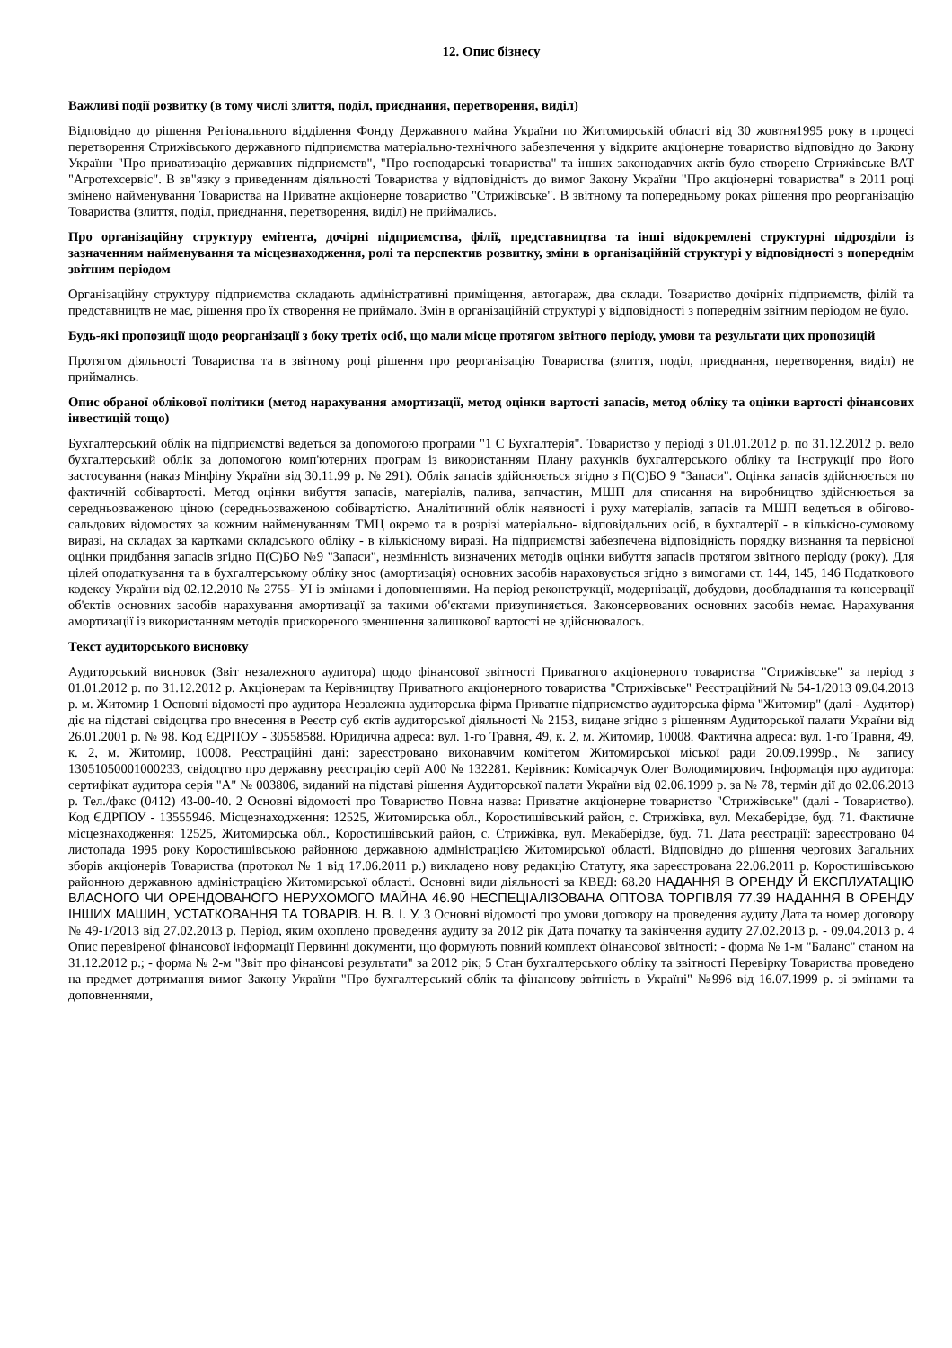12. Опис бізнесу
Важливі події розвитку (в тому числі злиття, поділ, приєднання, перетворення, виділ)
Відповідно до рішення Регіонального відділення Фонду Державного майна України по Житомирській області від 30 жовтня1995 року в процесі перетворення Стрижівського державного підприємства матеріально-технічного забезпечення у відкрите акціонерне товариство відповідно до Закону України "Про приватизацію державних підприємств", "Про господарські товариства" та інших законодавчих актів було створено Стрижівське ВАТ "Агротехсервіс". В зв"язку з приведенням діяльності Товариства у відповідність до вимог Закону України "Про акціонерні товариства" в 2011 році змінено найменування Товариства на Приватне акціонерне товариство "Стрижівське". В звітному та попередньому роках рішення про реорганізацію Товариства (злиття, поділ, приєднання, перетворення, виділ) не приймались.
Про організаційну структуру емітента, дочірні підприємства, філії, представництва та інші відокремлені структурні підрозділи із зазначенням найменування та місцезнаходження, ролі та перспектив розвитку, зміни в організаційній структурі у відповідності з попереднім звітним періодом
Організаційну структуру підприємства складають адміністративні приміщення, автогараж, два склади. Товариство дочірніх підприємств, філій та представництв не має, рішення про їх створення не приймало. Змін в організаційній структурі у відповідності з попереднім звітним періодом не було.
Будь-які пропозиції щодо реорганізації з боку третіх осіб, що мали місце протягом звітного періоду, умови та результати цих пропозицій
Протягом діяльності Товариства та в звітному році рішення про реорганізацію Товариства (злиття, поділ, приєднання, перетворення, виділ) не приймались.
Опис обраної облікової політики (метод нарахування амортизації, метод оцінки вартості запасів, метод обліку та оцінки вартості фінансових інвестицій тощо)
Бухгалтерський облік на підприємстві ведеться за допомогою програми "1 С Бухгалтерія". Товариство у періоді з 01.01.2012 р. по 31.12.2012 р. вело бухгалтерський облік за допомогою комп'ютерних програм із використанням Плану рахунків бухгалтерського обліку та Інструкції про його застосування (наказ Мінфіну України від 30.11.99 р. № 291). Облік запасів здійснюється згідно з П(С)БО 9 "Запаси". Оцінка запасів здійснюється по фактичній собівартості. Метод оцінки вибуття запасів, матеріалів, палива, запчастин, МШП для списання на виробництво здійснюється за середньозваженою ціною (середньозваженою собівартістю. Аналітичний облік наявності і руху матеріалів, запасів та МШП ведеться в обігово-сальдових відомостях за кожним найменуванням ТМЦ окремо та в розрізі матеріально- відповідальних осіб, в бухгалтерії - в кількісно-сумовому виразі, на складах за картками складського обліку - в кількісному виразі. На підприємстві забезпечена відповідність порядку визнання та первісної оцінки придбання запасів згідно П(С)БО №9 "Запаси", незмінність визначених методів оцінки вибуття запасів протягом звітного періоду (року). Для цілей оподаткування та в бухгалтерському обліку знос (амортизація) основних засобів нараховується згідно з вимогами ст. 144, 145, 146 Податкового кодексу України від 02.12.2010 № 2755- УІ із змінами і доповненнями. На період реконструкції, модернізації, добудови, дообладнання та консервації об'єктів основних засобів нарахування амортизації за такими об'єктами призупиняється. Законсервованих основних засобів немає. Нарахування амортизації із використанням методів прискореного зменшення залишкової вартості не здійснювалось.
Текст аудиторського висновку
Аудиторський висновок (Звіт незалежного аудитора) щодо фінансової звітності Приватного акціонерного товариства "Стрижівське" за період з 01.01.2012 р. по 31.12.2012 р. Акціонерам та Керівництву Приватного акціонерного товариства "Стрижівське" Реєстраційний № 54-1/2013 09.04.2013 р. м. Житомир 1 Основні відомості про аудитора Незалежна аудиторська фірма Приватне підприємство аудиторська фірма "Житомир" (далі - Аудитор) діє на підставі свідоцтва про внесення в Реєстр суб єктів аудиторської діяльності № 2153, видане згідно з рішенням Аудиторської палати України від 26.01.2001 р. № 98. Код ЄДРПОУ - 30558588. Юридична адреса: вул. 1-го Травня, 49, к. 2, м. Житомир, 10008. Фактична адреса: вул. 1-го Травня, 49, к. 2, м. Житомир, 10008. Реєстраційні дані: зареєстровано виконавчим комітетом Житомирської міської ради 20.09.1999р., № запису 13051050001000233, свідоцтво про державну реєстрацію серії А00 № 132281. Керівник: Комісарчук Олег Володимирович. Інформація про аудитора: сертифікат аудитора серія "А" № 003806, виданий на підставі рішення Аудиторської палати України від 02.06.1999 р. за № 78, термін дії до 02.06.2013 р. Тел./факс (0412) 43-00-40. 2 Основні відомості про Товариство Повна назва: Приватне акціонерне товариство "Стрижівське" (далі - Товариство). Код ЄДРПОУ - 13555946. Місцезнаходження: 12525, Житомирська обл., Коростишівський район, с. Стрижівка, вул. Мекаберідзе, буд. 71. Фактичне місцезнаходження: 12525, Житомирська обл., Коростишівський район, с. Стрижівка, вул. Мекаберідзе, буд. 71. Дата реєстрації: зареєстровано 04 листопада 1995 року Коростишівською районною державною адміністрацією Житомирської області. Відповідно до рішення чергових Загальних зборів акціонерів Товариства (протокол № 1 від 17.06.2011 р.) викладено нову редакцію Статуту, яка зареєстрована 22.06.2011 р. Коростишівською районною державною адміністрацією Житомирської області. Основні види діяльності за КВЕД: 68.20 НАДАННЯ В ОРЕНДУ Й ЕКСПЛУАТАЦІЮ ВЛАСНОГО ЧИ ОРЕНДОВАНОГО НЕРУХОМОГО МАЙНА 46.90 НЕСПЕЦІАЛІЗОВАНА ОПТОВА ТОРГІВЛЯ 77.39 НАДАННЯ В ОРЕНДУ ІНШИХ МАШИН, УСТАТКОВАННЯ ТА ТОВАРІВ. Н. В. І. У. 3 Основні відомості про умови договору на проведення аудиту Дата та номер договору № 49-1/2013 від 27.02.2013 р. Період, яким охоплено проведення аудиту за 2012 рік Дата початку та закінчення аудиту 27.02.2013 р. - 09.04.2013 р. 4 Опис перевіреної фінансової інформації Первинні документи, що формують повний комплект фінансової звітності: - форма № 1-м "Баланс" станом на 31.12.2012 р.; - форма № 2-м "Звіт про фінансові результати" за 2012 рік; 5 Стан бухгалтерського обліку та звітності Перевірку Товариства проведено на предмет дотримання вимог Закону України "Про бухгалтерський облік та фінансову звітність в Україні" №996 від 16.07.1999 р. зі змінами та доповненнями,